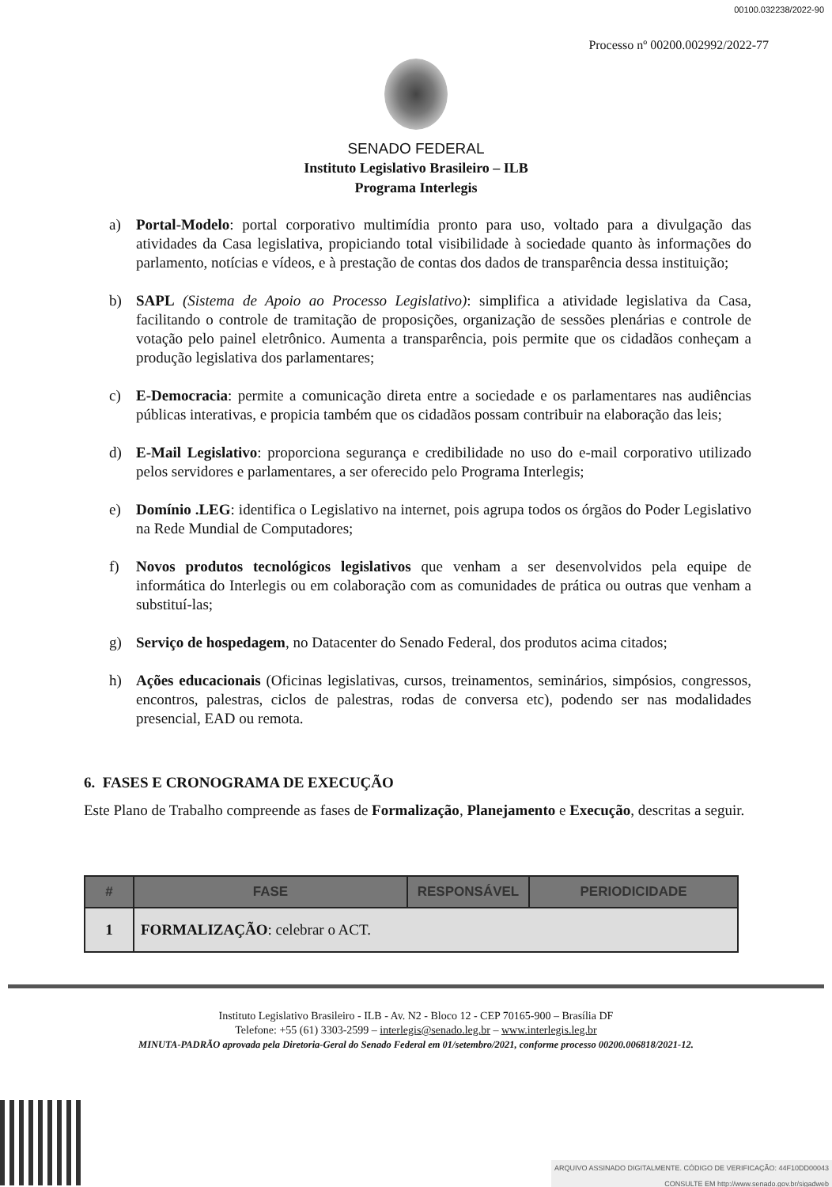00100.032238/2022-90
Processo nº 00200.002992/2022-77
SENADO FEDERAL
Instituto Legislativo Brasileiro – ILB
Programa Interlegis
a) Portal-Modelo: portal corporativo multimídia pronto para uso, voltado para a divulgação das atividades da Casa legislativa, propiciando total visibilidade à sociedade quanto às informações do parlamento, notícias e vídeos, e à prestação de contas dos dados de transparência dessa instituição;
b) SAPL (Sistema de Apoio ao Processo Legislativo): simplifica a atividade legislativa da Casa, facilitando o controle de tramitação de proposições, organização de sessões plenárias e controle de votação pelo painel eletrônico. Aumenta a transparência, pois permite que os cidadãos conheçam a produção legislativa dos parlamentares;
c) E-Democracia: permite a comunicação direta entre a sociedade e os parlamentares nas audiências públicas interativas, e propicia também que os cidadãos possam contribuir na elaboração das leis;
d) E-Mail Legislativo: proporciona segurança e credibilidade no uso do e-mail corporativo utilizado pelos servidores e parlamentares, a ser oferecido pelo Programa Interlegis;
e) Domínio .LEG: identifica o Legislativo na internet, pois agrupa todos os órgãos do Poder Legislativo na Rede Mundial de Computadores;
f) Novos produtos tecnológicos legislativos que venham a ser desenvolvidos pela equipe de informática do Interlegis ou em colaboração com as comunidades de prática ou outras que venham a substituí-las;
g) Serviço de hospedagem, no Datacenter do Senado Federal, dos produtos acima citados;
h) Ações educacionais (Oficinas legislativas, cursos, treinamentos, seminários, simpósios, congressos, encontros, palestras, ciclos de palestras, rodas de conversa etc), podendo ser nas modalidades presencial, EAD ou remota.
6. FASES E CRONOGRAMA DE EXECUÇÃO
Este Plano de Trabalho compreende as fases de Formalização, Planejamento e Execução, descritas a seguir.
| # | FASE | RESPONSÁVEL | PERIODICIDADE |
| --- | --- | --- | --- |
| 1 | FORMALIZAÇÃO : celebrar o ACT. | | |
Instituto Legislativo Brasileiro - ILB - Av. N2 - Bloco 12 - CEP 70165-900 – Brasília DF
Telefone: +55 (61) 3303-2599 – interlegis@senado.leg.br – www.interlegis.leg.br
MINUTA-PADRÃO aprovada pela Diretoria-Geral do Senado Federal em 01/setembro/2021, conforme processo 00200.006818/2021-12.
ARQUIVO ASSINADO DIGITALMENTE. CÓDIGO DE VERIFICAÇÃO: 44F10DD00043
CONSULTE EM http://www.senado.gov.br/sigadweb